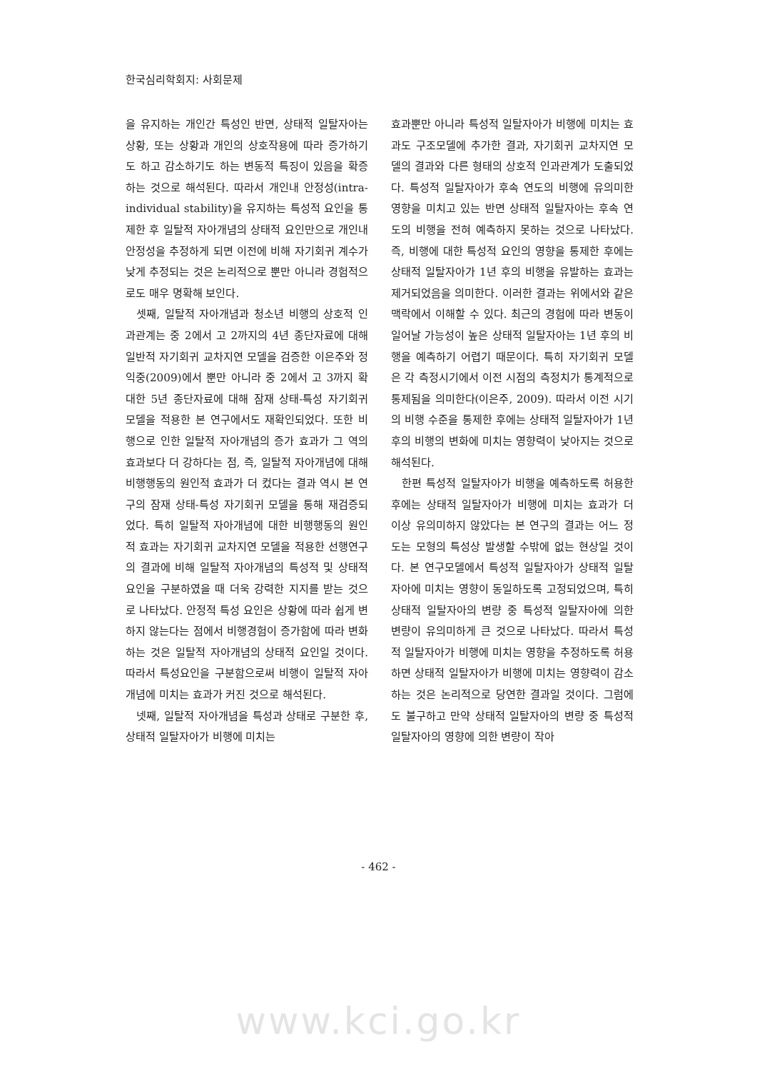한국심리학회지: 사회문제
을 유지하는 개인간 특성인 반면, 상태적 일탈자아는 상황, 또는 상황과 개인의 상호작용에 따라 증가하기도 하고 감소하기도 하는 변동적 특징이 있음을 확증하는 것으로 해석된다. 따라서 개인내 안정성(intra-individual stability)을 유지하는 특성적 요인을 통제한 후 일탈적 자아개념의 상태적 요인만으로 개인내 안정성을 추정하게 되면 이전에 비해 자기회귀 계수가 낮게 추정되는 것은 논리적으로 뿐만 아니라 경험적으로도 매우 명확해 보인다.
셋째, 일탈적 자아개념과 청소년 비행의 상호적 인과관계는 중 2에서 고 2까지의 4년 종단자료에 대해 일반적 자기회귀 교차지연 모델을 검증한 이은주와 정익중(2009)에서 뿐만 아니라 중 2에서 고 3까지 확대한 5년 종단자료에 대해 잠재 상태-특성 자기회귀 모델을 적용한 본 연구에서도 재확인되었다. 또한 비행으로 인한 일탈적 자아개념의 증가 효과가 그 역의 효과보다 더 강하다는 점, 즉, 일탈적 자아개념에 대해 비행행동의 원인적 효과가 더 컸다는 결과 역시 본 연구의 잠재 상태-특성 자기회귀 모델을 통해 재검증되었다. 특히 일탈적 자아개념에 대한 비행행동의 원인적 효과는 자기회귀 교차지연 모델을 적용한 선행연구의 결과에 비해 일탈적 자아개념의 특성적 및 상태적 요인을 구분하였을 때 더욱 강력한 지지를 받는 것으로 나타났다. 안정적 특성 요인은 상황에 따라 쉽게 변하지 않는다는 점에서 비행경험이 증가함에 따라 변화하는 것은 일탈적 자아개념의 상태적 요인일 것이다. 따라서 특성요인을 구분함으로써 비행이 일탈적 자아개념에 미치는 효과가 커진 것으로 해석된다.
넷째, 일탈적 자아개념을 특성과 상태로 구분한 후, 상태적 일탈자아가 비행에 미치는
효과뿐만 아니라 특성적 일탈자아가 비행에 미치는 효과도 구조모델에 추가한 결과, 자기회귀 교차지연 모델의 결과와 다른 형태의 상호적 인과관계가 도출되었다. 특성적 일탈자아가 후속 연도의 비행에 유의미한 영향을 미치고 있는 반면 상태적 일탈자아는 후속 연도의 비행을 전혀 예측하지 못하는 것으로 나타났다. 즉, 비행에 대한 특성적 요인의 영향을 통제한 후에는 상태적 일탈자아가 1년 후의 비행을 유발하는 효과는 제거되었음을 의미한다. 이러한 결과는 위에서와 같은 맥락에서 이해할 수 있다. 최근의 경험에 따라 변동이 일어날 가능성이 높은 상태적 일탈자아는 1년 후의 비행을 예측하기 어렵기 때문이다. 특히 자기회귀 모델은 각 측정시기에서 이전 시점의 측정치가 통계적으로 통제됨을 의미한다(이은주, 2009). 따라서 이전 시기의 비행 수준을 통제한 후에는 상태적 일탈자아가 1년 후의 비행의 변화에 미치는 영향력이 낮아지는 것으로 해석된다.
한편 특성적 일탈자아가 비행을 예측하도록 허용한 후에는 상태적 일탈자아가 비행에 미치는 효과가 더 이상 유의미하지 않았다는 본 연구의 결과는 어느 정도는 모형의 특성상 발생할 수밖에 없는 현상일 것이다. 본 연구모델에서 특성적 일탈자아가 상태적 일탈자아에 미치는 영향이 동일하도록 고정되었으며, 특히 상태적 일탈자아의 변량 중 특성적 일탈자아에 의한 변량이 유의미하게 큰 것으로 나타났다. 따라서 특성적 일탈자아가 비행에 미치는 영향을 추정하도록 허용하면 상태적 일탈자아가 비행에 미치는 영향력이 감소하는 것은 논리적으로 당연한 결과일 것이다. 그럼에도 불구하고 만약 상태적 일탈자아의 변량 중 특성적 일탈자아의 영향에 의한 변량이 작아
- 462 -
www.kci.go.kr